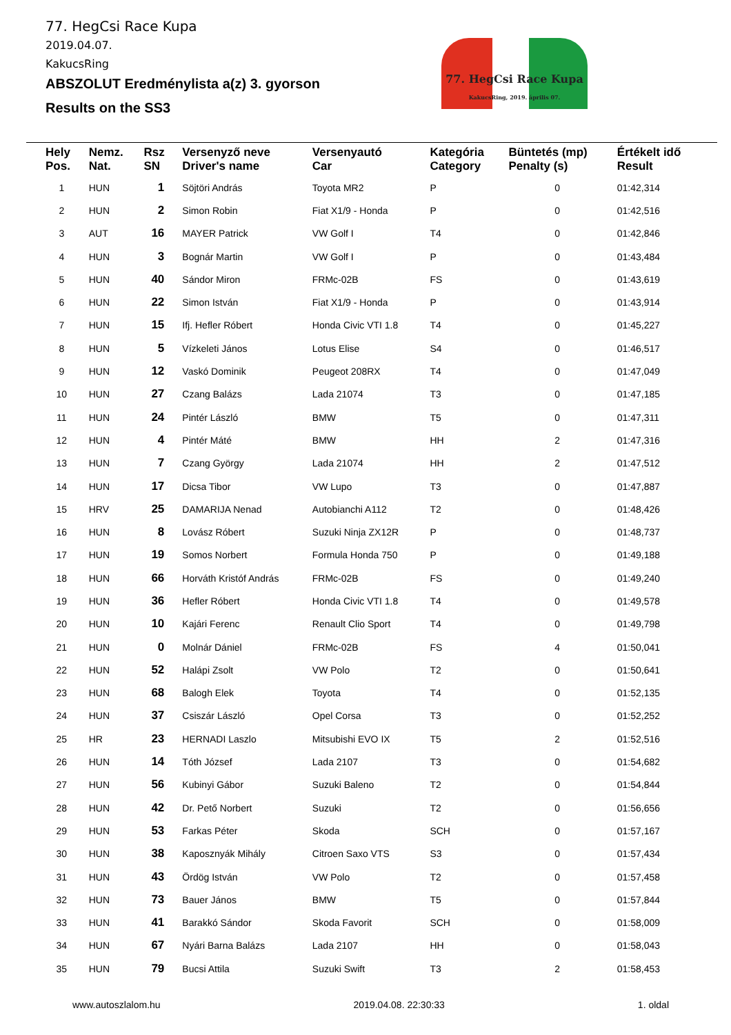77. HegCsi Race Kupa
2019.04.07.
KakucsRing
ABSZOLUT Eredménylista a(z) 3. gyorson
Results on the SS3
77. HegCsi Race Kupa
KakucsRing, 2019. április 07.
| Hely Pos. | Nemz. Nat. | Rsz SN | Versenyző neve Driver's name | Versenyautó Car | Kategória Category | Büntetés (mp) Penalty (s) | Értékelt idő Result |
| --- | --- | --- | --- | --- | --- | --- | --- |
| 1 | HUN | 1 | Söjtöri András | Toyota MR2 | P | 0 | 01:42,314 |
| 2 | HUN | 2 | Simon Robin | Fiat X1/9 - Honda | P | 0 | 01:42,516 |
| 3 | AUT | 16 | MAYER Patrick | VW Golf I | T4 | 0 | 01:42,846 |
| 4 | HUN | 3 | Bognár Martin | VW Golf I | P | 0 | 01:43,484 |
| 5 | HUN | 40 | Sándor Miron | FRMc-02B | FS | 0 | 01:43,619 |
| 6 | HUN | 22 | Simon István | Fiat X1/9 - Honda | P | 0 | 01:43,914 |
| 7 | HUN | 15 | Ifj. Hefler Róbert | Honda Civic VTI 1.8 | T4 | 0 | 01:45,227 |
| 8 | HUN | 5 | Vízkeleti János | Lotus Elise | S4 | 0 | 01:46,517 |
| 9 | HUN | 12 | Vaskó Dominik | Peugeot 208RX | T4 | 0 | 01:47,049 |
| 10 | HUN | 27 | Czang Balázs | Lada 21074 | T3 | 0 | 01:47,185 |
| 11 | HUN | 24 | Pintér László | BMW | T5 | 0 | 01:47,311 |
| 12 | HUN | 4 | Pintér Máté | BMW | HH | 2 | 01:47,316 |
| 13 | HUN | 7 | Czang György | Lada 21074 | HH | 2 | 01:47,512 |
| 14 | HUN | 17 | Dicsa Tibor | VW Lupo | T3 | 0 | 01:47,887 |
| 15 | HRV | 25 | DAMARIJA Nenad | Autobianchi A112 | T2 | 0 | 01:48,426 |
| 16 | HUN | 8 | Lovász Róbert | Suzuki Ninja ZX12R | P | 0 | 01:48,737 |
| 17 | HUN | 19 | Somos Norbert | Formula Honda 750 | P | 0 | 01:49,188 |
| 18 | HUN | 66 | Horváth Kristóf András | FRMc-02B | FS | 0 | 01:49,240 |
| 19 | HUN | 36 | Hefler Róbert | Honda Civic VTI 1.8 | T4 | 0 | 01:49,578 |
| 20 | HUN | 10 | Kajári Ferenc | Renault Clio Sport | T4 | 0 | 01:49,798 |
| 21 | HUN | 0 | Molnár Dániel | FRMc-02B | FS | 4 | 01:50,041 |
| 22 | HUN | 52 | Halápi Zsolt | VW Polo | T2 | 0 | 01:50,641 |
| 23 | HUN | 68 | Balogh Elek | Toyota | T4 | 0 | 01:52,135 |
| 24 | HUN | 37 | Csiszár László | Opel Corsa | T3 | 0 | 01:52,252 |
| 25 | HR | 23 | HERNADI Laszlo | Mitsubishi EVO IX | T5 | 2 | 01:52,516 |
| 26 | HUN | 14 | Tóth József | Lada 2107 | T3 | 0 | 01:54,682 |
| 27 | HUN | 56 | Kubinyi Gábor | Suzuki Baleno | T2 | 0 | 01:54,844 |
| 28 | HUN | 42 | Dr. Pető Norbert | Suzuki | T2 | 0 | 01:56,656 |
| 29 | HUN | 53 | Farkas Péter | Skoda | SCH | 0 | 01:57,167 |
| 30 | HUN | 38 | Kaposznyák Mihály | Citroen Saxo VTS | S3 | 0 | 01:57,434 |
| 31 | HUN | 43 | Ördög István | VW Polo | T2 | 0 | 01:57,458 |
| 32 | HUN | 73 | Bauer János | BMW | T5 | 0 | 01:57,844 |
| 33 | HUN | 41 | Barakkó Sándor | Skoda Favorit | SCH | 0 | 01:58,009 |
| 34 | HUN | 67 | Nyári Barna Balázs | Lada 2107 | HH | 0 | 01:58,043 |
| 35 | HUN | 79 | Bucsi Attila | Suzuki Swift | T3 | 2 | 01:58,453 |
www.autoszlalom.hu 2019.04.08. 22:30:33 1. oldal